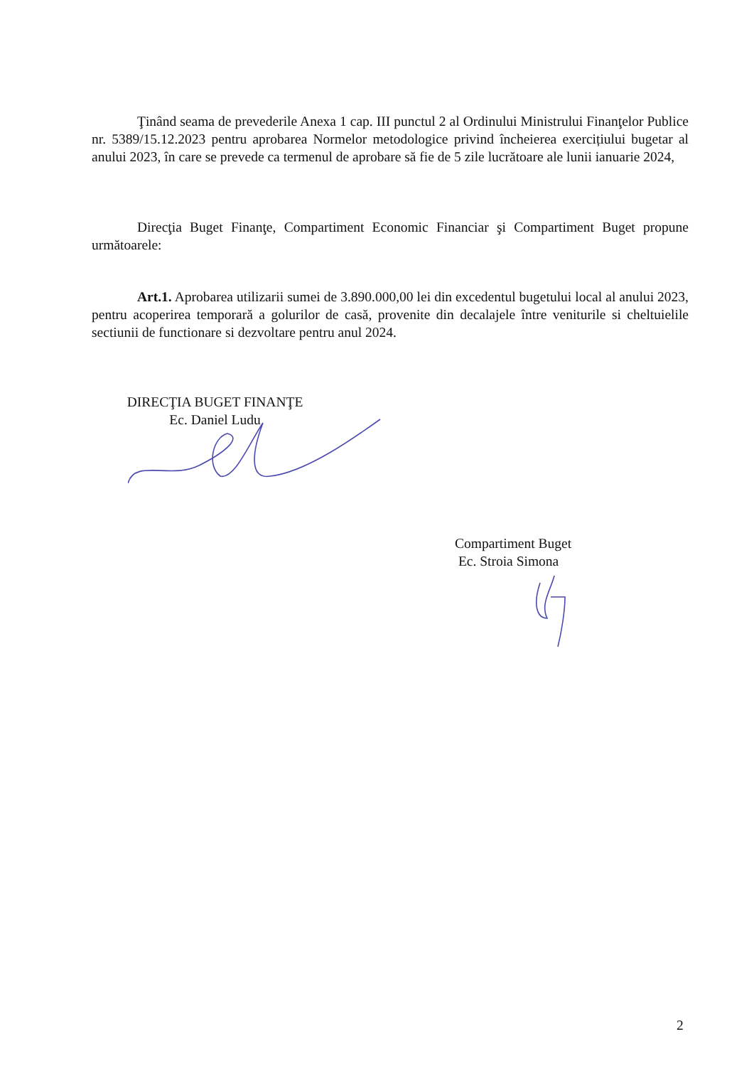Ţinând seama de prevederile Anexa 1 cap. III punctul 2 al Ordinului Ministrului Finanţelor Publice nr. 5389/15.12.2023 pentru aprobarea Normelor metodologice privind încheierea exercițiului bugetar al anului 2023, în care se prevede ca termenul de aprobare să fie de 5 zile lucrătoare ale lunii ianuarie 2024,
Direcţia Buget Finanţe, Compartiment Economic Financiar şi Compartiment Buget propune următoarele:
Art.1. Aprobarea utilizarii sumei de 3.890.000,00 lei din excedentul bugetului local al anului 2023, pentru acoperirea temporară a golurilor de casă, provenite din decalajele între veniturile si cheltuielile sectiunii de functionare si dezvoltare pentru anul 2024.
DIRECŢIA BUGET FINANŢE
Ec. Daniel Ludu
Compartiment Buget
Ec. Stroia Simona
2